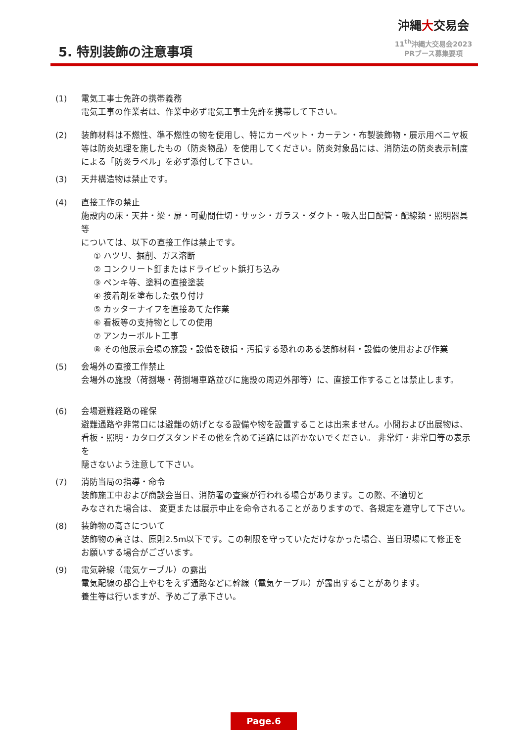5. 特別装飾の注意事項
沖縄大交易会
11<sup>th</sup>沖縄大交易会2023
PRブース募集要項
(1) 電気工事士免許の携帯義務
電気工事の作業者は、作業中必ず電気工事士免許を携帯して下さい。
(2) 装飾材料は不燃性、準不燃性の物を使用し、特にカーペット・カーテン・布製装飾物・展示用ベニヤ板等は防炎処理を施したもの（防炎物品）を使用してください。防炎対象品には、消防法の防炎表示制度による「防炎ラベル」を必ず添付して下さい。
(3) 天井構造物は禁止です。
(4) 直接工作の禁止
施設内の床・天井・梁・扉・可動間仕切・サッシ・ガラス・ダクト・吸入出口配管・配線類・照明器具等
については、以下の直接工作は禁止です。
① ハツリ、掘削、ガス溶断
② コンクリート釘またはドライピット鋲打ち込み
③ ペンキ等、塗料の直接塗装
④ 接着剤を塗布した張り付け
⑤ カッターナイフを直接あてた作業
⑥ 看板等の支持物としての使用
⑦ アンカーボルト工事
⑧ その他展示会場の施設・設備を破損・汚損する恐れのある装飾材料・設備の使用および作業
(5) 会場外の直接工作禁止
会場外の施設（荷捌場・荷捌場車路並びに施設の周辺外部等）に、直接工作することは禁止します。
(6) 会場避難経路の確保
避難通路や非常口には避難の妨げとなる設備や物を設置することは出来ません。小間および出展物は、看板・照明・カタログスタンドその他を含めて通路には置かないでください。 非常灯・非常口等の表示を
隠さないよう注意して下さい。
(7) 消防当局の指導・命令
装飾施工中および商談会当日、消防署の査察が行われる場合があります。この際、不適切と
みなされた場合は、 変更または展示中止を命令されることがありますので、各規定を遵守して下さい。
(8) 装飾物の高さについて
装飾物の高さは、原則2.5m以下です。この制限を守っていただけなかった場合、当日現場にて修正を
お願いする場合がございます。
(9) 電気幹線（電気ケーブル）の露出
電気配線の都合上やむをえず通路などに幹線（電気ケーブル）が露出することがあります。
養生等は行いますが、予めご了承下さい。
Page.6